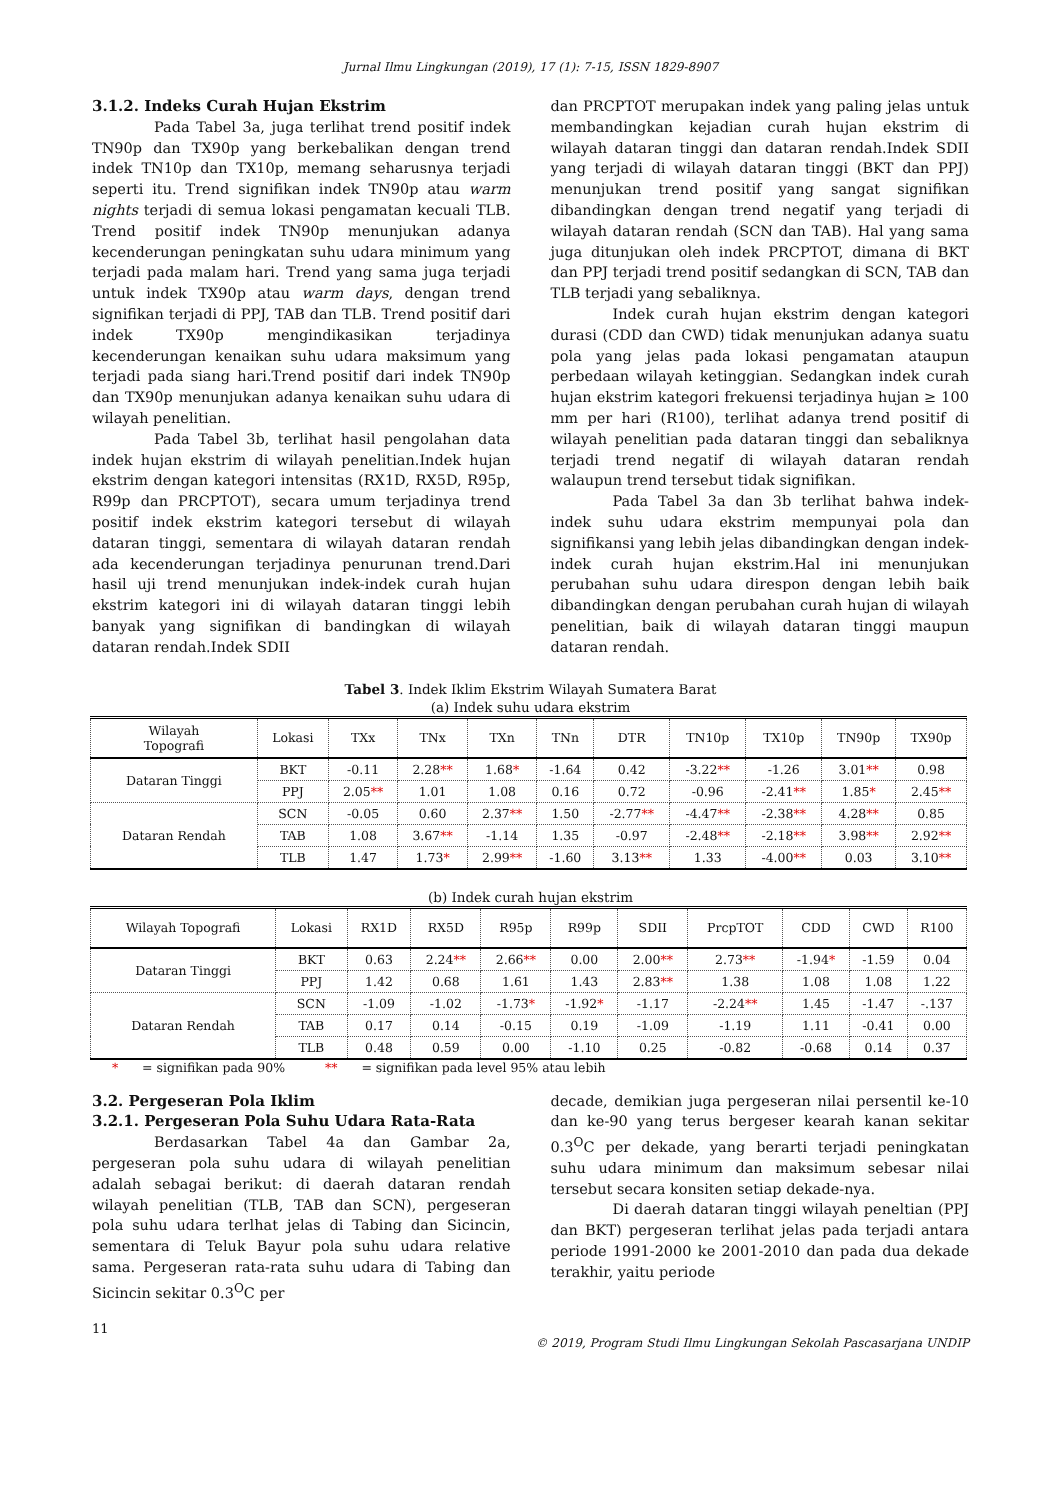Jurnal Ilmu Lingkungan (2019), 17 (1): 7-15, ISSN 1829-8907
3.1.2. Indeks Curah Hujan Ekstrim
Pada Tabel 3a, juga terlihat trend positif indek TN90p dan TX90p yang berkebalikan dengan trend indek TN10p dan TX10p, memang seharusnya terjadi seperti itu. Trend signifikan indek TN90p atau warm nights terjadi di semua lokasi pengamatan kecuali TLB. Trend positif indek TN90p menunjukan adanya kecenderungan peningkatan suhu udara minimum yang terjadi pada malam hari. Trend yang sama juga terjadi untuk indek TX90p atau warm days, dengan trend signifikan terjadi di PPJ, TAB dan TLB. Trend positif dari indek TX90p mengindikasikan terjadinya kecenderungan kenaikan suhu udara maksimum yang terjadi pada siang hari.Trend positif dari indek TN90p dan TX90p menunjukan adanya kenaikan suhu udara di wilayah penelitian.
Pada Tabel 3b, terlihat hasil pengolahan data indek hujan ekstrim di wilayah penelitian.Indek hujan ekstrim dengan kategori intensitas (RX1D, RX5D, R95p, R99p dan PRCPTOT), secara umum terjadinya trend positif indek ekstrim kategori tersebut di wilayah dataran tinggi, sementara di wilayah dataran rendah ada kecenderungan terjadinya penurunan trend.Dari hasil uji trend menunjukan indek-indek curah hujan ekstrim kategori ini di wilayah dataran tinggi lebih banyak yang signifikan di bandingkan di wilayah dataran rendah.Indek SDII
dan PRCPTOT merupakan indek yang paling jelas untuk membandingkan kejadian curah hujan ekstrim di wilayah dataran tinggi dan dataran rendah.Indek SDII yang terjadi di wilayah dataran tinggi (BKT dan PPJ) menunjukan trend positif yang sangat signifikan dibandingkan dengan trend negatif yang terjadi di wilayah dataran rendah (SCN dan TAB). Hal yang sama juga ditunjukan oleh indek PRCPTOT, dimana di BKT dan PPJ terjadi trend positif sedangkan di SCN, TAB dan TLB terjadi yang sebaliknya.
Indek curah hujan ekstrim dengan kategori durasi (CDD dan CWD) tidak menunjukan adanya suatu pola yang jelas pada lokasi pengamatan ataupun perbedaan wilayah ketinggian. Sedangkan indek curah hujan ekstrim kategori frekuensi terjadinya hujan ≥ 100 mm per hari (R100), terlihat adanya trend positif di wilayah penelitian pada dataran tinggi dan sebaliknya terjadi trend negatif di wilayah dataran rendah walaupun trend tersebut tidak signifikan.
Pada Tabel 3a dan 3b terlihat bahwa indek-indek suhu udara ekstrim mempunyai pola dan signifikansi yang lebih jelas dibandingkan dengan indek-indek curah hujan ekstrim.Hal ini menunjukan perubahan suhu udara direspon dengan lebih baik dibandingkan dengan perubahan curah hujan di wilayah penelitian, baik di wilayah dataran tinggi maupun dataran rendah.
Tabel 3. Indek Iklim Ekstrim Wilayah Sumatera Barat
(a) Indek suhu udara ekstrim
| Wilayah Topografi | Lokasi | TXx | TNx | TXn | TNn | DTR | TN10p | TX10p | TN90p | TX90p |
| --- | --- | --- | --- | --- | --- | --- | --- | --- | --- | --- |
| Dataran Tinggi | BKT | -0.11 | 2.28 ** | 1.68 * | -1.64 | 0.42 | -3.22 ** | -1.26 | 3.01 ** | 0.98 |
| | PPJ | 2.05 ** | 1.01 | 1.08 | 0.16 | 0.72 | -0.96 | -2.41 ** | 1.85 * | 2.45 ** |
| Dataran Rendah | SCN | -0.05 | 0.60 | 2.37 ** | 1.50 | -2.77 ** | -4.47 ** | -2.38 ** | 4.28 ** | 0.85 |
| | TAB | 1.08 | 3.67 ** | -1.14 | 1.35 | -0.97 | -2.48 ** | -2.18 ** | 3.98 ** | 2.92 ** |
| | TLB | 1.47 | 1.73 * | 2.99 ** | -1.60 | 3.13 ** | 1.33 | -4.00 ** | 0.03 | 3.10 ** |
(b) Indek curah hujan ekstrim
| Wilayah Topografi | Lokasi | RX1D | RX5D | R95p | R99p | SDII | PrcpTOT | CDD | CWD | R100 |
| --- | --- | --- | --- | --- | --- | --- | --- | --- | --- | --- |
| Dataran Tinggi | BKT | 0.63 | 2.24 ** | 2.66 ** | 0.00 | 2.00 ** | 2.73 ** | -1.94 * | -1.59 | 0.04 |
| | PPJ | 1.42 | 0.68 | 1.61 | 1.43 | 2.83 ** | 1.38 | 1.08 | 1.08 | 1.22 |
| Dataran Rendah | SCN | -1.09 | -1.02 | -1.73 * | -1.92 * | -1.17 | -2.24 ** | 1.45 | -1.47 | -.137 |
| | TAB | 0.17 | 0.14 | -0.15 | 0.19 | -1.09 | -1.19 | 1.11 | -0.41 | 0.00 |
| | TLB | 0.48 | 0.59 | 0.00 | -1.10 | 0.25 | -0.82 | -0.68 | 0.14 | 0.37 |
* = signifikan pada 90% ** = signifikan pada level 95% atau lebih
3.2. Pergeseran Pola Iklim
3.2.1. Pergeseran Pola Suhu Udara Rata-Rata
Berdasarkan Tabel 4a dan Gambar 2a, pergeseran pola suhu udara di wilayah penelitian adalah sebagai berikut: di daerah dataran rendah wilayah penelitian (TLB, TAB dan SCN), pergeseran pola suhu udara terlhat jelas di Tabing dan Sicincin, sementara di Teluk Bayur pola suhu udara relative sama. Pergeseran rata-rata suhu udara di Tabing dan Sicincin sekitar 0.3<sup>O</sup>C per
decade, demikian juga pergeseran nilai persentil ke-10 dan ke-90 yang terus bergeser kearah kanan sekitar 0.3<sup>O</sup>C per dekade, yang berarti terjadi peningkatan suhu udara minimum dan maksimum sebesar nilai tersebut secara konsiten setiap dekade-nya.
Di daerah dataran tinggi wilayah peneltian (PPJ dan BKT) pergeseran terlihat jelas pada terjadi antara periode 1991-2000 ke 2001-2010 dan pada dua dekade terakhir, yaitu periode
11
© 2019, Program Studi Ilmu Lingkungan Sekolah Pascasarjana UNDIP